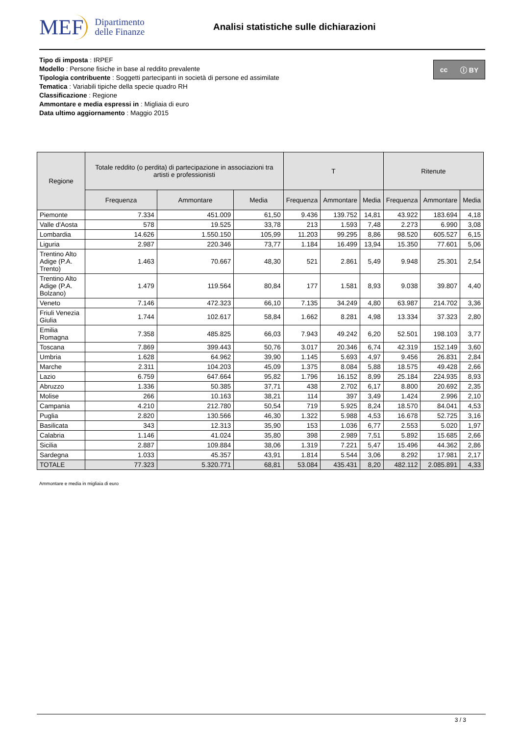MEF Dipartimento
delle Finanze
Analisi statistiche sulle dichiarazioni
cc ⓘ BY
Tipo di imposta : IRPEF
Modello : Persone fisiche in base al reddito prevalente
Tipologia contribuente : Soggetti partecipanti in società di persone ed assimilate
Tematica : Variabili tipiche della specie quadro RH
Classificazione : Regione
Ammontare e media espressi in : Migliaia di euro
Data ultimo aggiornamento : Maggio 2015
| Regione | Totale reddito (o perdita) di partecipazione in associazioni tra artisti e professionisti | | | T | | | Ritenute | | |
| --- | --- | --- | --- | --- | --- | --- | --- | --- | --- |
| | Frequenza | Ammontare | Media | Frequenza | Ammontare | Media | Frequenza | Ammontare | Media |
| Piemonte | 7.334 | 451.009 | 61,50 | 9.436 | 139.752 | 14,81 | 43.922 | 183.694 | 4,18 |
| Valle d'Aosta | 578 | 19.525 | 33,78 | 213 | 1.593 | 7,48 | 2.273 | 6.990 | 3,08 |
| Lombardia | 14.626 | 1.550.150 | 105,99 | 11.203 | 99.295 | 8,86 | 98.520 | 605.527 | 6,15 |
| Liguria | 2.987 | 220.346 | 73,77 | 1.184 | 16.499 | 13,94 | 15.350 | 77.601 | 5,06 |
| Trentino Alto Adige (P.A. Trento) | 1.463 | 70.667 | 48,30 | 521 | 2.861 | 5,49 | 9.948 | 25.301 | 2,54 |
| Trentino Alto Adige (P.A. Bolzano) | 1.479 | 119.564 | 80,84 | 177 | 1.581 | 8,93 | 9.038 | 39.807 | 4,40 |
| Veneto | 7.146 | 472.323 | 66,10 | 7.135 | 34.249 | 4,80 | 63.987 | 214.702 | 3,36 |
| Friuli Venezia Giulia | 1.744 | 102.617 | 58,84 | 1.662 | 8.281 | 4,98 | 13.334 | 37.323 | 2,80 |
| Emilia Romagna | 7.358 | 485.825 | 66,03 | 7.943 | 49.242 | 6,20 | 52.501 | 198.103 | 3,77 |
| Toscana | 7.869 | 399.443 | 50,76 | 3.017 | 20.346 | 6,74 | 42.319 | 152.149 | 3,60 |
| Umbria | 1.628 | 64.962 | 39,90 | 1.145 | 5.693 | 4,97 | 9.456 | 26.831 | 2,84 |
| Marche | 2.311 | 104.203 | 45,09 | 1.375 | 8.084 | 5,88 | 18.575 | 49.428 | 2,66 |
| Lazio | 6.759 | 647.664 | 95,82 | 1.796 | 16.152 | 8,99 | 25.184 | 224.935 | 8,93 |
| Abruzzo | 1.336 | 50.385 | 37,71 | 438 | 2.702 | 6,17 | 8.800 | 20.692 | 2,35 |
| Molise | 266 | 10.163 | 38,21 | 114 | 397 | 3,49 | 1.424 | 2.996 | 2,10 |
| Campania | 4.210 | 212.780 | 50,54 | 719 | 5.925 | 8,24 | 18.570 | 84.041 | 4,53 |
| Puglia | 2.820 | 130.566 | 46,30 | 1.322 | 5.988 | 4,53 | 16.678 | 52.725 | 3,16 |
| Basilicata | 343 | 12.313 | 35,90 | 153 | 1.036 | 6,77 | 2.553 | 5.020 | 1,97 |
| Calabria | 1.146 | 41.024 | 35,80 | 398 | 2.989 | 7,51 | 5.892 | 15.685 | 2,66 |
| Sicilia | 2.887 | 109.884 | 38,06 | 1.319 | 7.221 | 5,47 | 15.496 | 44.362 | 2,86 |
| Sardegna | 1.033 | 45.357 | 43,91 | 1.814 | 5.544 | 3,06 | 8.292 | 17.981 | 2,17 |
| TOTALE | 77.323 | 5.320.771 | 68,81 | 53.084 | 435.431 | 8,20 | 482.112 | 2.085.891 | 4,33 |
Ammontare e media in migliaia di euro
3 / 3